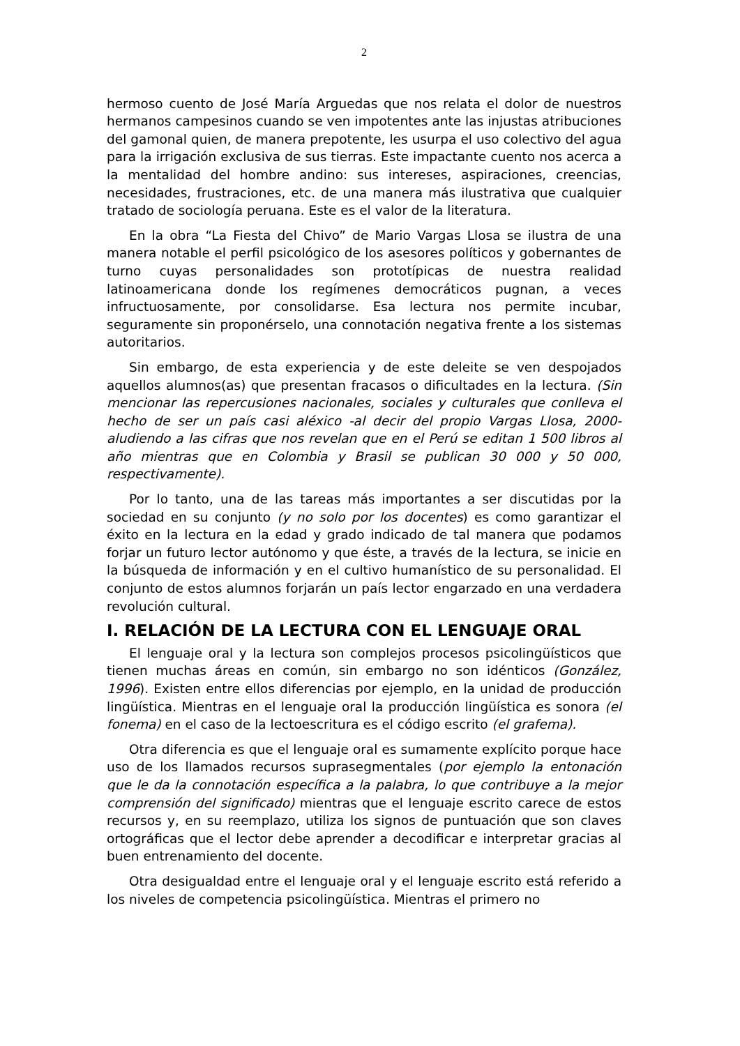2
hermoso cuento de José María Arguedas que nos relata el dolor de nuestros hermanos campesinos cuando se ven impotentes ante las injustas atribuciones del gamonal quien, de manera prepotente, les usurpa el uso colectivo del agua para la irrigación exclusiva de sus tierras. Este impactante cuento nos acerca a la mentalidad del hombre andino: sus intereses, aspiraciones, creencias, necesidades, frustraciones, etc. de una manera más ilustrativa que cualquier tratado de sociología peruana. Este es el valor de la literatura.
En la obra “La Fiesta del Chivo” de Mario Vargas Llosa se ilustra de una manera notable el perfil psicológico de los asesores políticos y gobernantes de turno cuyas personalidades son prototípicas de nuestra realidad latinoamericana donde los regímenes democráticos pugnan, a veces infructuosamente, por consolidarse. Esa lectura nos permite incubar, seguramente sin proponérselo, una connotación negativa frente a los sistemas autoritarios.
Sin embargo, de esta experiencia y de este deleite se ven despojados aquellos alumnos(as) que presentan fracasos o dificultades en la lectura. (Sin mencionar las repercusiones nacionales, sociales y culturales que conlleva el hecho de ser un país casi aléxico -al decir del propio Vargas Llosa, 2000- aludiendo a las cifras que nos revelan que en el Perú se editan 1 500 libros al año mientras que en Colombia y Brasil se publican 30 000 y 50 000, respectivamente).
Por lo tanto, una de las tareas más importantes a ser discutidas por la sociedad en su conjunto (y no solo por los docentes) es como garantizar el éxito en la lectura en la edad y grado indicado de tal manera que podamos forjar un futuro lector autónomo y que éste, a través de la lectura, se inicie en la búsqueda de información y en el cultivo humanístico de su personalidad. El conjunto de estos alumnos forjarán un país lector engarzado en una verdadera revolución cultural.
I. RELACIÓN DE LA LECTURA CON EL LENGUAJE ORAL
El lenguaje oral y la lectura son complejos procesos psicolingüísticos que tienen muchas áreas en común, sin embargo no son idénticos (González, 1996). Existen entre ellos diferencias por ejemplo, en la unidad de producción lingüística. Mientras en el lenguaje oral la producción lingüística es sonora (el fonema) en el caso de la lectoescritura es el código escrito (el grafema).
Otra diferencia es que el lenguaje oral es sumamente explícito porque hace uso de los llamados recursos suprasegmentales (por ejemplo la entonación que le da la connotación específica a la palabra, lo que contribuye a la mejor comprensión del significado) mientras que el lenguaje escrito carece de estos recursos y, en su reemplazo, utiliza los signos de puntuación que son claves ortográficas que el lector debe aprender a decodificar e interpretar gracias al buen entrenamiento del docente.
Otra desigualdad entre el lenguaje oral y el lenguaje escrito está referido a los niveles de competencia psicolingüística. Mientras el primero no